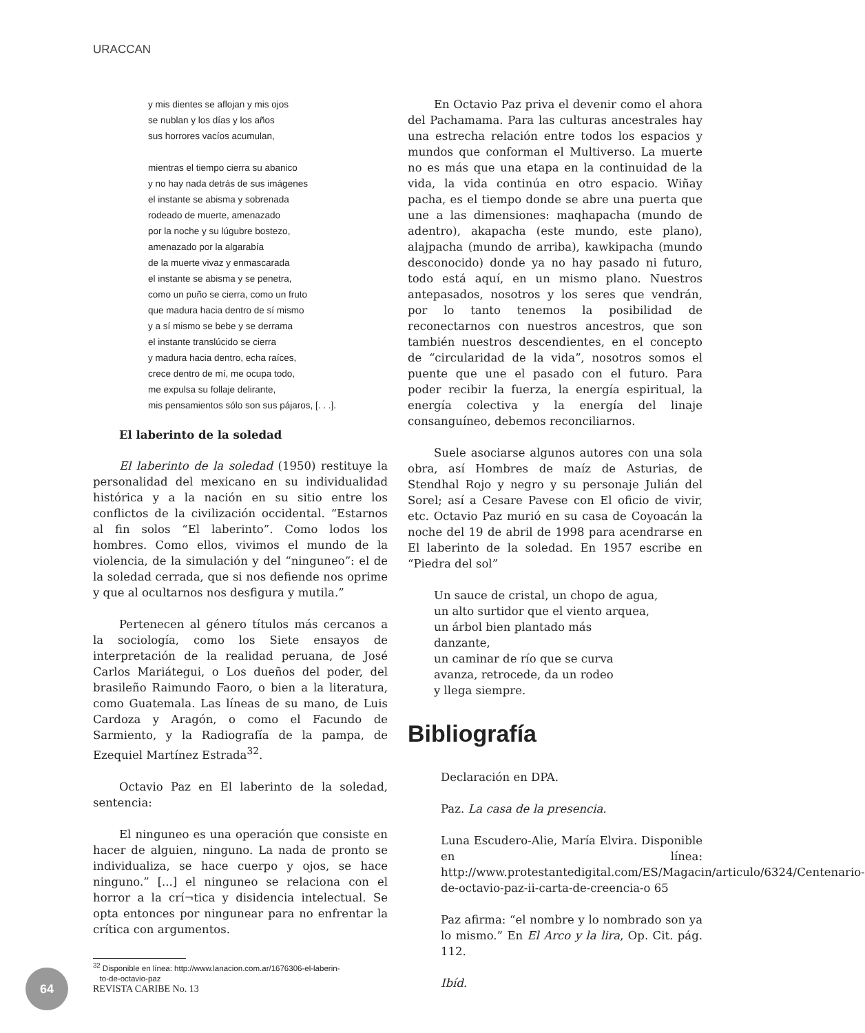URACCAN
y mis dientes se aflojan y mis ojos
se nublan y los días y los años
sus horrores vacíos acumulan,
mientras el tiempo cierra su abanico
y no hay nada detrás de sus imágenes
el instante se abisma y sobrenada
rodeado de muerte, amenazado
por la noche y su lúgubre bostezo,
amenazado por la algarabía
de la muerte vivaz y enmascarada
el instante se abisma y se penetra,
como un puño se cierra, como un fruto
que madura hacia dentro de sí mismo
y a sí mismo se bebe y se derrama
el instante translúcido se cierra
y madura hacia dentro, echa raíces,
crece dentro de mí, me ocupa todo,
me expulsa su follaje delirante,
mis pensamientos sólo son sus pájaros, [. . .].
El laberinto de la soledad
El laberinto de la soledad (1950) restituye la personalidad del mexicano en su individualidad histórica y a la nación en su sitio entre los conflictos de la civilización occidental. “Estarnos al fin solos “El laberinto”. Como lodos los hombres. Como ellos, vivimos el mundo de la violencia, de la simulación y del “ninguneo”: el de la soledad cerrada, que si nos defiende nos oprime y que al ocultarnos nos desfigura y mutila.”
Pertenecen al género títulos más cercanos a la sociología, como los Siete ensayos de interpretación de la realidad peruana, de José Carlos Mariátegui, o Los dueños del poder, del brasileño Raimundo Faoro, o bien a la literatura, como Guatemala. Las líneas de su mano, de Luis Cardoza y Aragón, o como el Facundo de Sarmiento, y la Radiografía de la pampa, de Ezequiel Martínez Estrada<sup>32</sup>.
Octavio Paz en El laberinto de la soledad, sentencia:
El ninguneo es una operación que consiste en hacer de alguien, ninguno. La nada de pronto se individualiza, se hace cuerpo y ojos, se hace ninguno.” [...] el ninguneo se relaciona con el horror a la crí¬tica y disidencia intelectual. Se opta entonces por ningunear para no enfrentar la crítica con argumentos.
<sup>32</sup> Disponible en línea: http://www.lanacion.com.ar/1676306-el-laberin-
to-de-octavio-paz
En Octavio Paz priva el devenir como el ahora del Pachamama. Para las culturas ancestrales hay una estrecha relación entre todos los espacios y mundos que conforman el Multiverso. La muerte no es más que una etapa en la continuidad de la vida, la vida continúa en otro espacio. Wiñay pacha, es el tiempo donde se abre una puerta que une a las dimensiones: maqhapacha (mundo de adentro), akapacha (este mundo, este plano), alajpacha (mundo de arriba), kawkipacha (mundo desconocido) donde ya no hay pasado ni futuro, todo está aquí, en un mismo plano. Nuestros antepasados, nosotros y los seres que vendrán, por lo tanto tenemos la posibilidad de reconectarnos con nuestros ancestros, que son también nuestros descendientes, en el concepto de “circularidad de la vida”, nosotros somos el puente que une el pasado con el futuro. Para poder recibir la fuerza, la energía espiritual, la energía colectiva y la energía del linaje consanguíneo, debemos reconciliarnos.
Suele asociarse algunos autores con una sola obra, así Hombres de maíz de Asturias, de Stendhal Rojo y negro y su personaje Julián del Sorel; así a Cesare Pavese con El oficio de vivir, etc. Octavio Paz murió en su casa de Coyoacán la noche del 19 de abril de 1998 para acendrarse en El laberinto de la soledad. En 1957 escribe en “Piedra del sol”
Un sauce de cristal, un chopo de agua,
un alto surtidor que el viento arquea,
un árbol bien plantado más
danzante,
un caminar de río que se curva
avanza, retrocede, da un rodeo
y llega siempre.
Bibliografía
Declaración en DPA.
Paz. La casa de la presencia.
Luna Escudero-Alie, María Elvira. Disponible en línea: http://www.protestantedigital.com/ES/Magacin/articulo/6324/Centenario-de-octavio-paz-ii-carta-de-creencia-o 65
Paz afirma: “el nombre y lo nombrado son ya lo mismo.” En El Arco y la lira, Op. Cit. pág. 112.
Ibíd.
64
REVISTA CARIBE No. 13